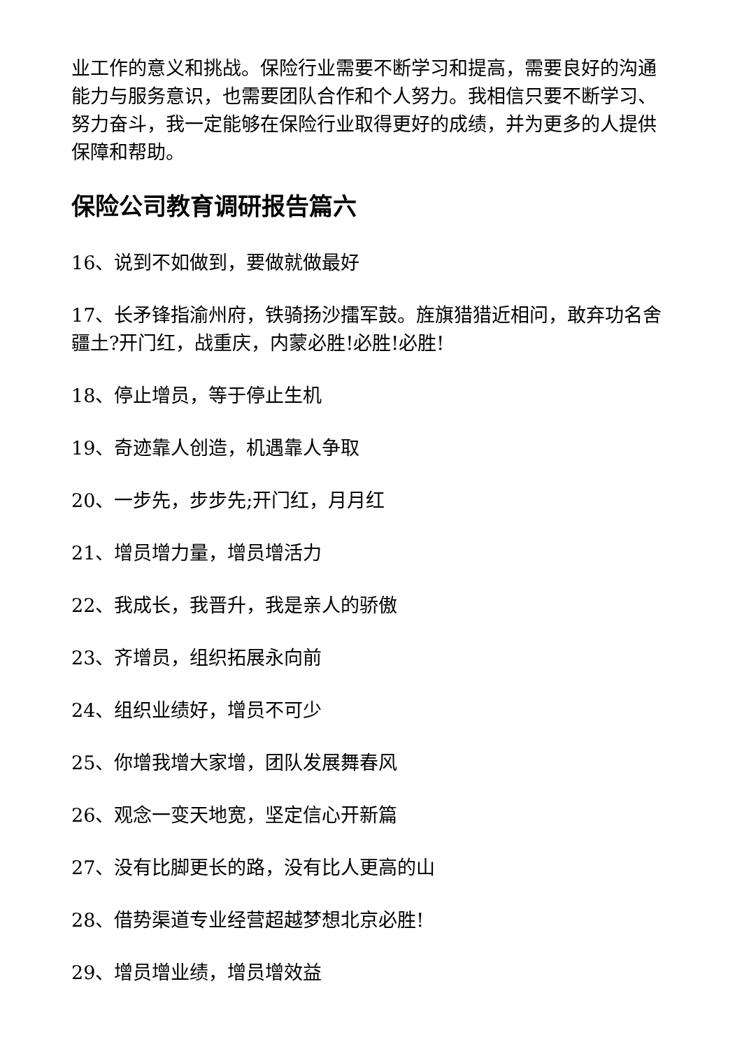业工作的意义和挑战。保险行业需要不断学习和提高，需要良好的沟通能力与服务意识，也需要团队合作和个人努力。我相信只要不断学习、努力奋斗，我一定能够在保险行业取得更好的成绩，并为更多的人提供保障和帮助。
保险公司教育调研报告篇六
16、说到不如做到，要做就做最好
17、长矛锋指渝州府，铁骑扬沙擂军鼓。旌旗猎猎近相问，敢弃功名舍疆土?开门红，战重庆，内蒙必胜!必胜!必胜!
18、停止增员，等于停止生机
19、奇迹靠人创造，机遇靠人争取
20、一步先，步步先;开门红，月月红
21、增员增力量，增员增活力
22、我成长，我晋升，我是亲人的骄傲
23、齐增员，组织拓展永向前
24、组织业绩好，增员不可少
25、你增我增大家增，团队发展舞春风
26、观念一变天地宽，坚定信心开新篇
27、没有比脚更长的路，没有比人更高的山
28、借势渠道专业经营超越梦想北京必胜!
29、增员增业绩，增员增效益